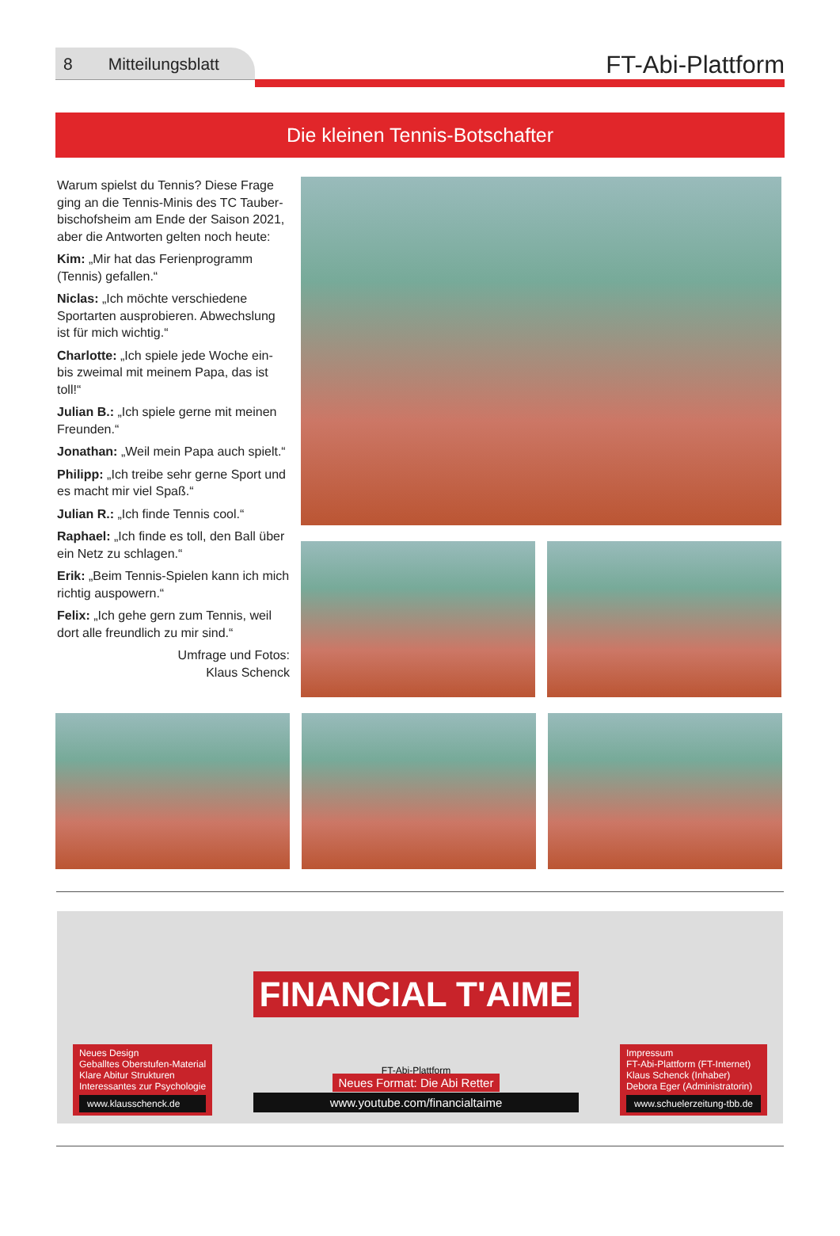8 Mitteilungsblatt
FT-Abi-Plattform
Die kleinen Tennis-Botschafter
Warum spielst du Tennis? Diese Frage ging an die Tennis-Minis des TC Tauber­bischofsheim am Ende der Saison 2021, aber die Antworten gelten noch heute:
Kim: „Mir hat das Ferienprogramm (Tennis) gefallen.“
Niclas: „Ich möchte verschiedene Sportarten ausprobieren. Abwechslung ist für mich wichtig.“
Charlotte: „Ich spiele jede Woche ein- bis zweimal mit meinem Papa, das ist toll!“
Julian B.: „Ich spiele gerne mit meinen Freunden.“
Jonathan: „Weil mein Papa auch spielt.“
Philipp: „Ich treibe sehr gerne Sport und es macht mir viel Spaß.“
Julian R.: „Ich finde Tennis cool.“
Raphael: „Ich finde es toll, den Ball über ein Netz zu schlagen.“
Erik: „Beim Tennis-Spielen kann ich mich richtig auspowern.“
Felix: „Ich gehe gern zum Tennis, weil dort alle freundlich zu mir sind.“
Umfrage und Fotos:
Klaus Schenck
Neues Design
Geballtes Oberstufen-Material
Klare Abitur Strukturen
Interessantes zur Psychologie
www.klausschenck.de
FINANCIAL T'AIME
FT-Abi-Plattform
Neues Format: Die Abi Retter
www.youtube.com/financialtaime
Impressum
FT-Abi-Plattform (FT-Internet)
Klaus Schenck (Inhaber)
Debora Eger (Administratorin)
www.schuelerzeitung-tbb.de